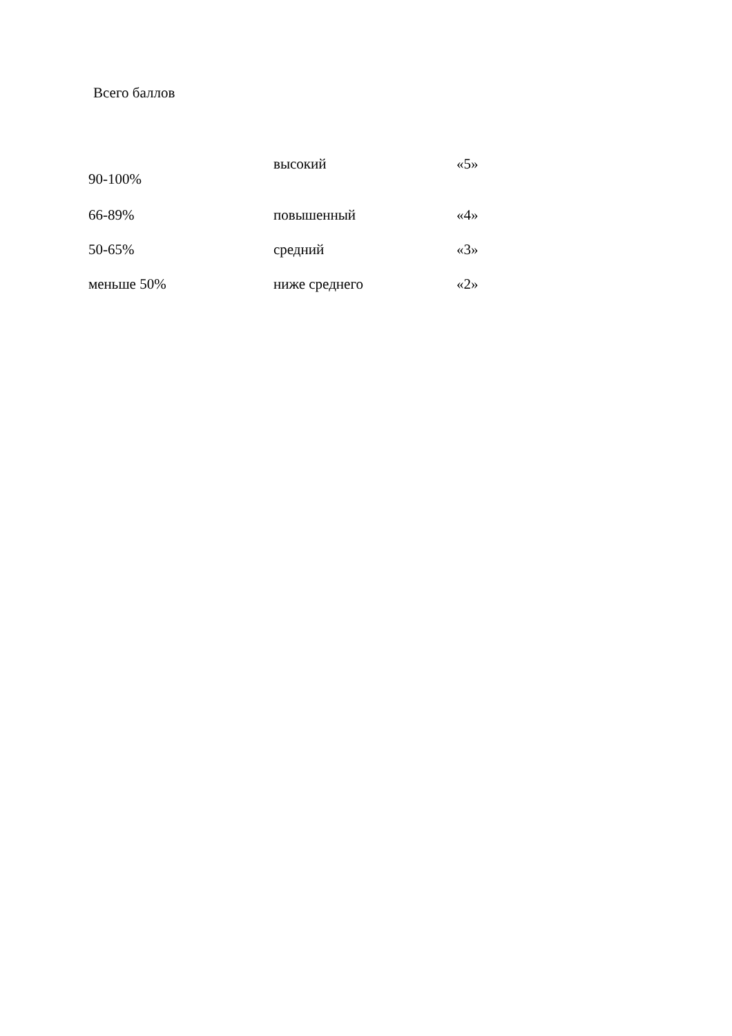Всего баллов
| 90-100% | высокий | «5» |
| 66-89% | повышенный | «4» |
| 50-65% | средний | «3» |
| меньше 50% | ниже среднего | «2» |